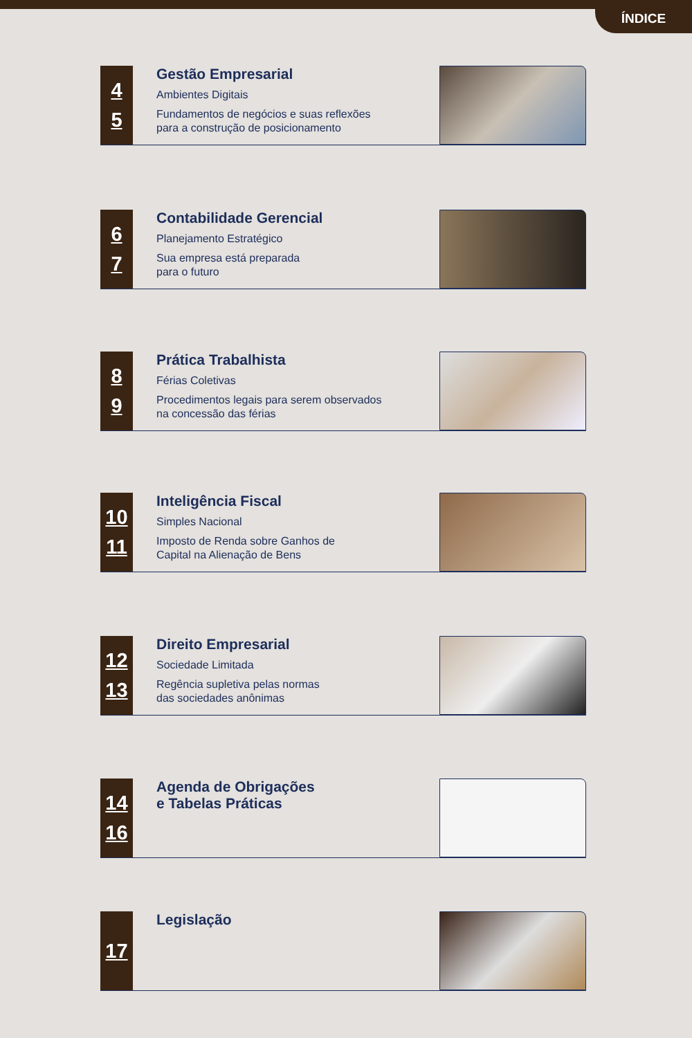ÍNDICE
4
5
Gestão Empresarial
Ambientes Digitais
Fundamentos de negócios e suas reflexões
para a construção de posicionamento
6
7
Contabilidade Gerencial
Planejamento Estratégico
Sua empresa está preparada
para o futuro
8
9
Prática Trabalhista
Férias Coletivas
Procedimentos legais para serem observados
na concessão das férias
10
11
Inteligência Fiscal
Simples Nacional
Imposto de Renda sobre Ganhos de
Capital na Alienação de Bens
12
13
Direito Empresarial
Sociedade Limitada
Regência supletiva pelas normas
das sociedades anônimas
14
16
Agenda de Obrigações
e Tabelas Práticas
17
Legislação